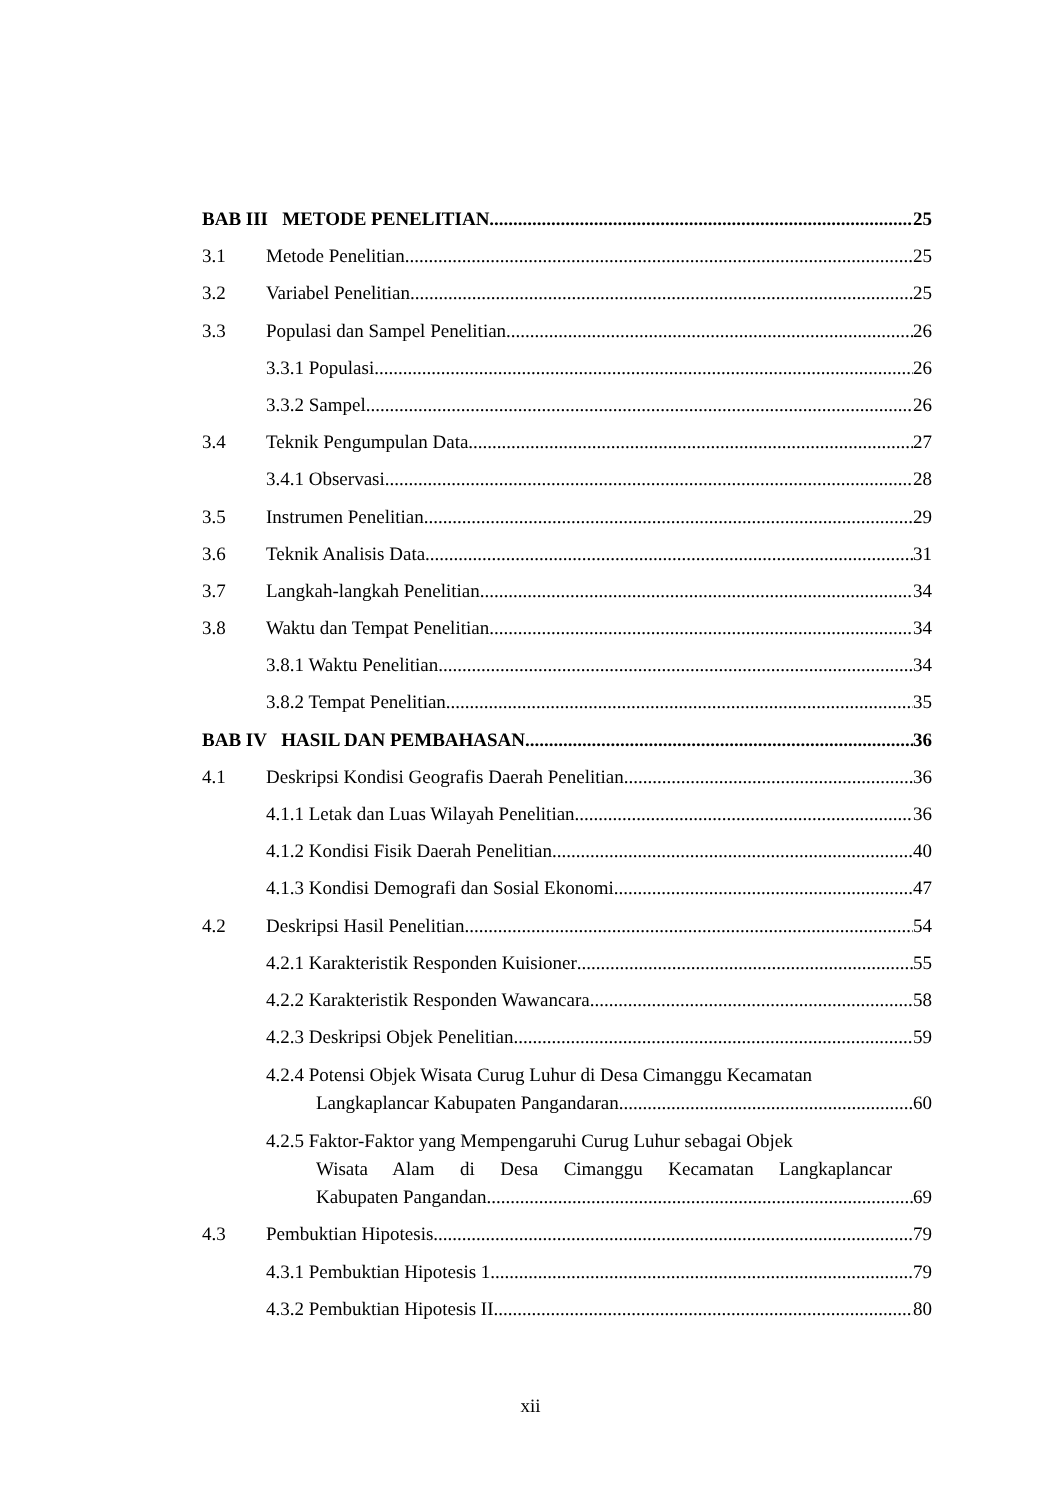BAB III METODE PENELITIAN 25
3.1 Metode Penelitian 25
3.2 Variabel Penelitian 25
3.3 Populasi dan Sampel Penelitian 26
3.3.1 Populasi 26
3.3.2 Sampel 26
3.4 Teknik Pengumpulan Data 27
3.4.1 Observasi 28
3.5 Instrumen Penelitian 29
3.6 Teknik Analisis Data 31
3.7 Langkah-langkah Penelitian 34
3.8 Waktu dan Tempat Penelitian 34
3.8.1 Waktu Penelitian 34
3.8.2 Tempat Penelitian 35
BAB IV HASIL DAN PEMBAHASAN 36
4.1 Deskripsi Kondisi Geografis Daerah Penelitian 36
4.1.1 Letak dan Luas Wilayah Penelitian 36
4.1.2 Kondisi Fisik Daerah Penelitian 40
4.1.3 Kondisi Demografi dan Sosial Ekonomi 47
4.2 Deskripsi Hasil Penelitian 54
4.2.1 Karakteristik Responden Kuisioner 55
4.2.2 Karakteristik Responden Wawancara 58
4.2.3 Deskripsi Objek Penelitian 59
4.2.4 Potensi Objek Wisata Curug Luhur di Desa Cimanggu Kecamatan
Langkaplancar Kabupaten Pangandaran 60
4.2.5 Faktor-Faktor yang Mempengaruhi Curug Luhur sebagai Objek
Wisata Alam di Desa Cimanggu Kecamatan Langkaplancar
Kabupaten Pangandan 69
4.3 Pembuktian Hipotesis 79
4.3.1 Pembuktian Hipotesis 1 79
4.3.2 Pembuktian Hipotesis II 80
xii